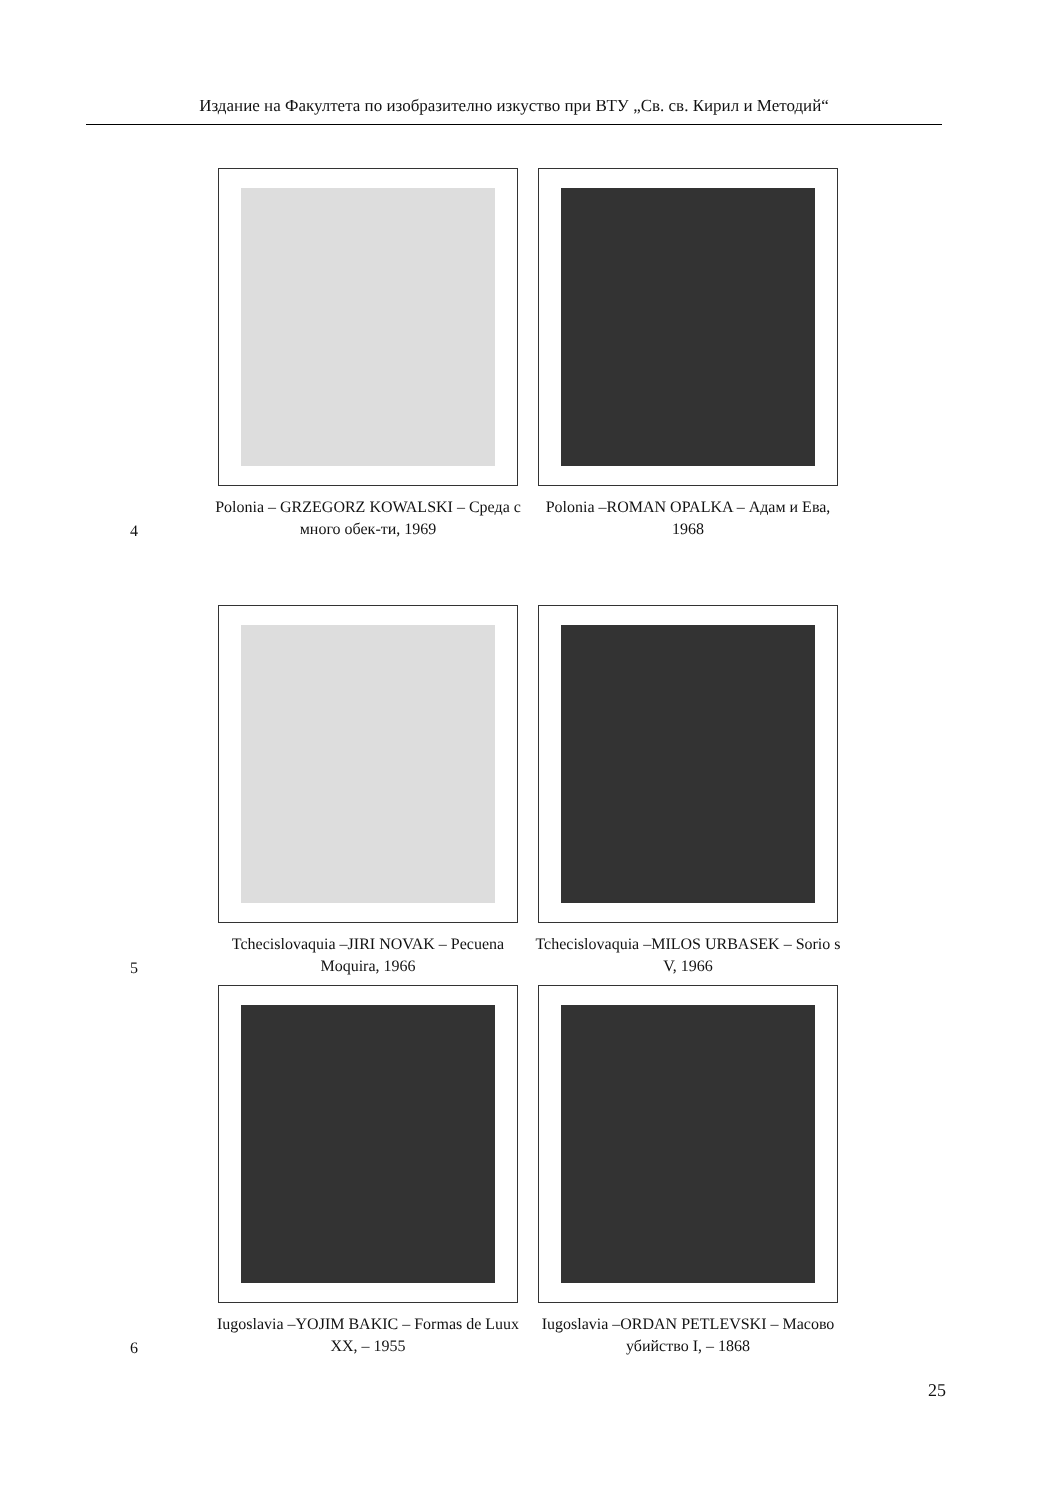Издание на Факултета по изобразително изкуство при ВТУ „Св. св. Кирил и Методий“
4
Polonia – GRZEGORZ KOWALSKI – Среда с много обек-ти, 1969
Polonia –ROMAN OPALKA – Адам и Ева, 1968
5
Tchecislovaquia –JIRI NOVAK – Pecuena Moquira, 1966
Tchecislovaquia –MILOS URBASEK – Sorio s V, 1966
6
Iugoslavia –YOJIM BAKIC – Formas de Luux XX, – 1955
Iugoslavia –ORDAN PETLEVSKI – Масово убийство I, – 1868
25